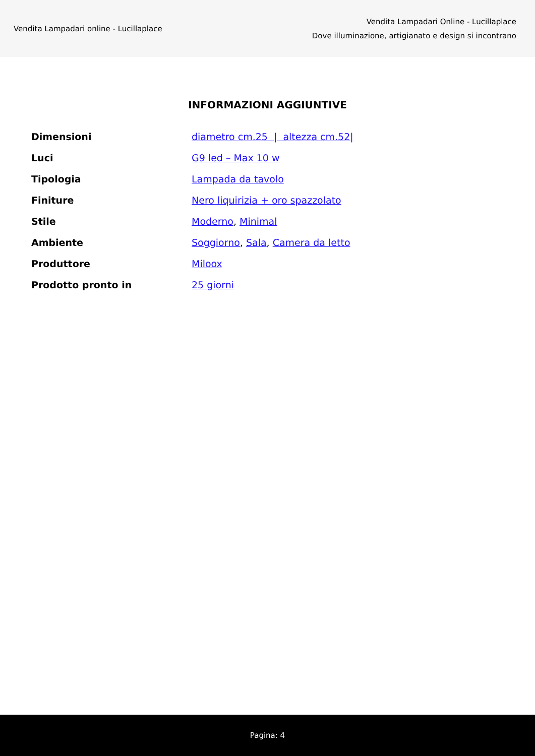Vendita Lampadari online - Lucillaplace
Vendita Lampadari Online - Lucillaplace
Dove illuminazione, artigianato e design si incontrano
INFORMAZIONI AGGIUNTIVE
| Dimensioni | diametro cm.25 / altezza cm.52/ |
| Luci | G9 led – Max 10 w |
| Tipologia | Lampada da tavolo |
| Finiture | Nero liquirizia + oro spazzolato |
| Stile | Moderno , Minimal |
| Ambiente | Soggiorno , Sala , Camera da letto |
| Produttore | Miloox |
| Prodotto pronto in | 25 giorni |
Pagina: 4